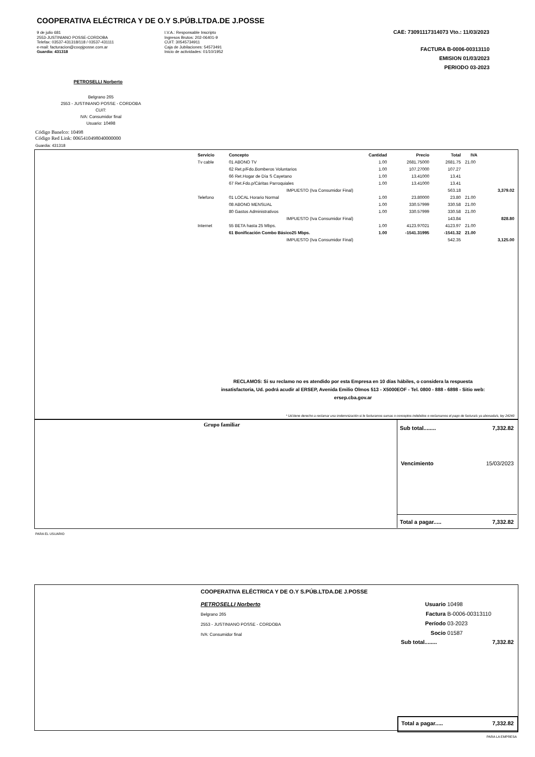COOPERATIVA ELÉCTRICA Y DE O.Y S.PÚB.LTDA.DE J.POSSE
9 de julio 681
2553-JUSTINIANO POSSE-CORDOBA
Telefax: 03537-431318/118 / 03537-431111
e-mail: facturacion@coopjposse.com.ar
Guardia: 431318
I.V.A.: Responsable Inscripto
Ingresos Brutos: 202-06401-9
CUIT: 30545734911
Caja de Jubilaciones: 54573491
Inicio de actividades: 01/10/1952
CAE: 73091117314073 Vto.: 11/03/2023
FACTURA B-0006-00313110
EMISION 01/03/2023
PERIODO 03-2023
PETROSELLI Norberto
Belgrano 265
2553 - JUSTINIANO POSSE - CORDOBA
CUIT:
IVA: Consumidor final
Usuario: 10498
Código Banelco: 10498
Código Red Link: 0065410498040000000
Guardia: 431318
| Servicio | Concepto | Cantidad | Precio | Total | IVA | |
| --- | --- | --- | --- | --- | --- | --- |
| Tv cable | 01 ABONO TV | 1.00 | 2681.75000 | 2681.75 | 21.00 | |
| | 62 Ret.p/Fdo.Bomberos Voluntarios | 1.00 | 107.27000 | 107.27 | | |
| | 66 Ret.Hogar de Día S Cayetano | 1.00 | 13.41000 | 13.41 | | |
| | 67 Ret.Fdo.p/Cáritas Parroquiales | 1.00 | 13.41000 | 13.41 | | |
| | IMPUESTO (Iva Consumidor Final) | | | 563.18 | | 3,379.02 |
| Telefono | 01 LOCAL Horario Normal | 1.00 | 23.80000 | 23.80 | 21.00 | |
| | 08 ABONO MENSUAL | 1.00 | 330.57999 | 330.58 | 21.00 | |
| | 80 Gastos Administrativos | 1.00 | 330.57999 | 330.58 | 21.00 | |
| | IMPUESTO (Iva Consumidor Final) | | | 143.84 | | 828.80 |
| Internet | 55 BETA hasta 25 Mbps. | 1.00 | 4123.97021 | 4123.97 | 21.00 | |
| | 61 Bonificación Combo Básico25 Mbps. | 1.00 | -1541.31995 | -1541.32 | 21.00 | |
| | IMPUESTO (Iva Consumidor Final) | | | 542.35 | | 3,125.00 |
RECLAMOS: Si su reclamo no es atendido por esta Empresa en 10 días hábiles, o considera la respuesta insatisfactoria, Ud. podrá acudir al ERSEP, Avenida Emilio Olmos 513 - X5000EOF - Tel. 0800 - 888 - 6898 - Sitio web: ersep.cba.gov.ar
* Ud.tiene derecho a reclamar una imdemnización si le facturamos sumas o conceptos indebidos o reclamamos el pago de factura/s ya abonada/s, ley 24240
Grupo familiar
Sub total........ 7,332.82
Vencimiento 15/03/2023
Total a pagar..... 7,332.82
PARA EL USUARIO
COOPERATIVA ELÉCTRICA Y DE O.Y S.PÚB.LTDA.DE J.POSSE
PETROSELLI Norberto
Belgrano 265
2553 - JUSTINIANO POSSE - CORDOBA
IVA: Consumidor final
Usuario 10498
Factura B-0006-00313110
Período 03-2023
Socio 01587
Sub total........ 7,332.82
Total a pagar..... 7,332.82
PARA LA EMPRESA